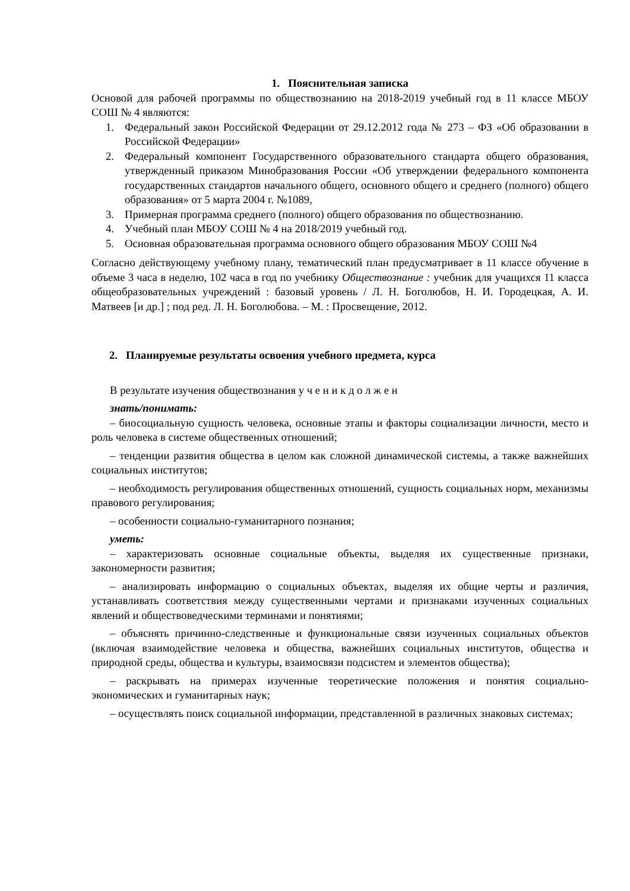1. Пояснительная записка
Основой для рабочей программы по обществознанию на 2018-2019 учебный год в 11 классе МБОУ СОШ № 4 являются:
1. Федеральный закон Российской Федерации от 29.12.2012 года № 273 – ФЗ «Об образовании в Российской Федерации»
2. Федеральный компонент Государственного образовательного стандарта общего образования, утвержденный приказом Минобразования России «Об утверждении федерального компонента государственных стандартов начального общего, основного общего и среднего (полного) общего образования» от 5 марта 2004 г. №1089,
3. Примерная программа среднего (полного) общего образования по обществознанию.
4. Учебный план МБОУ СОШ № 4 на 2018/2019 учебный год.
5. Основная образовательная программа основного общего образования МБОУ СОШ №4
Согласно действующему учебному плану, тематический план предусматривает в 11 классе обучение в объеме 3 часа в неделю, 102 часа в год по учебнику Обществознание : учебник для учащихся 11 класса общеобразовательных учреждений : базовый уровень / Л. Н. Боголюбов, Н. И. Городецкая, А. И. Матвеев [и др.] ; под ред. Л. Н. Боголюбова. – М. : Просвещение, 2012.
2. Планируемые результаты освоения учебного предмета, курса
В результате изучения обществознания у ч е н и к д о л ж е н
знать/понимать:
– биосоциальную сущность человека, основные этапы и факторы социализации личности, место и роль человека в системе общественных отношений;
– тенденции развития общества в целом как сложной динамической системы, а также важнейших социальных институтов;
– необходимость регулирования общественных отношений, сущность социальных норм, механизмы правового регулирования;
– особенности социально-гуманитарного познания;
уметь:
– характеризовать основные социальные объекты, выделяя их существенные признаки, закономерности развития;
– анализировать информацию о социальных объектах, выделяя их общие черты и различия, устанавливать соответствия между существенными чертами и признаками изученных социальных явлений и обществоведческими терминами и понятиями;
– объяснять причинно-следственные и функциональные связи изученных социальных объектов (включая взаимодействие человека и общества, важнейших социальных институтов, общества и природной среды, общества и культуры, взаимосвязи подсистем и элементов общества);
– раскрывать на примерах изученные теоретические положения и понятия социально-экономических и гуманитарных наук;
– осуществлять поиск социальной информации, представленной в различных знаковых системах;